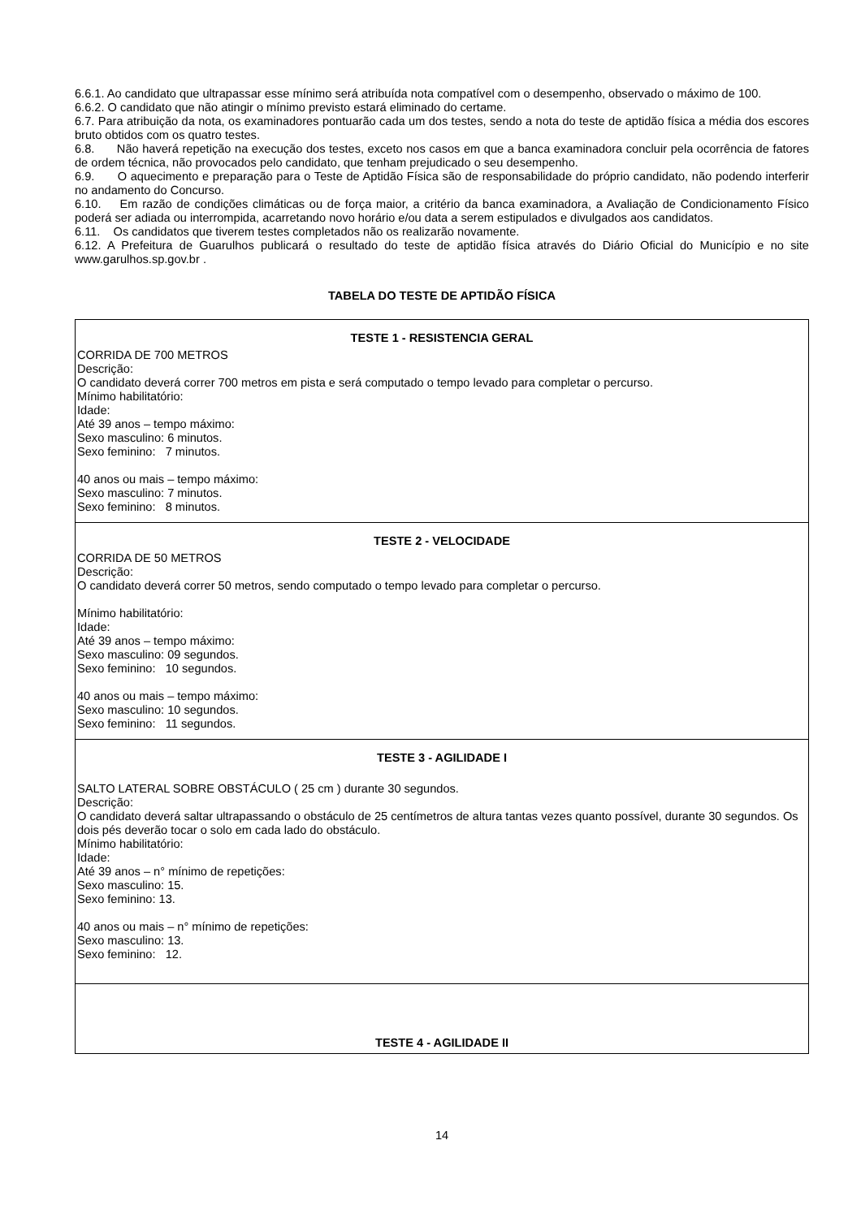6.6.1. Ao candidato que ultrapassar esse mínimo será atribuída nota compatível com o desempenho, observado o máximo de 100.
6.6.2. O candidato que não atingir o mínimo previsto estará eliminado do certame.
6.7. Para atribuição da nota, os examinadores pontuarão cada um dos testes, sendo a nota do teste de aptidão física a média dos escores bruto obtidos com os quatro testes.
6.8. Não haverá repetição na execução dos testes, exceto nos casos em que a banca examinadora concluir pela ocorrência de fatores de ordem técnica, não provocados pelo candidato, que tenham prejudicado o seu desempenho.
6.9. O aquecimento e preparação para o Teste de Aptidão Física são de responsabilidade do próprio candidato, não podendo interferir no andamento do Concurso.
6.10. Em razão de condições climáticas ou de força maior, a critério da banca examinadora, a Avaliação de Condicionamento Físico poderá ser adiada ou interrompida, acarretando novo horário e/ou data a serem estipulados e divulgados aos candidatos.
6.11. Os candidatos que tiverem testes completados não os realizarão novamente.
6.12. A Prefeitura de Guarulhos publicará o resultado do teste de aptidão física através do Diário Oficial do Município e no site www.garulhos.sp.gov.br .
TABELA DO TESTE DE APTIDÃO FÍSICA
| TESTE 1 - RESISTENCIA GERAL CORRIDA DE 700 METROS Descrição: O candidato deverá correr 700 metros em pista e será computado o tempo levado para completar o percurso. Mínimo habilitatório: Idade: Até 39 anos – tempo máximo: Sexo masculino: 6 minutos. Sexo feminino: 7 minutos. 40 anos ou mais – tempo máximo: Sexo masculino: 7 minutos. Sexo feminino: 8 minutos. |
| TESTE 2 - VELOCIDADE CORRIDA DE 50 METROS Descrição: O candidato deverá correr 50 metros, sendo computado o tempo levado para completar o percurso. Mínimo habilitatório: Idade: Até 39 anos – tempo máximo: Sexo masculino: 09 segundos. Sexo feminino: 10 segundos. 40 anos ou mais – tempo máximo: Sexo masculino: 10 segundos. Sexo feminino: 11 segundos. |
| TESTE 3 - AGILIDADE I SALTO LATERAL SOBRE OBSTÁCULO ( 25 cm ) durante 30 segundos. Descrição: O candidato deverá saltar ultrapassando o obstáculo de 25 centímetros de altura tantas vezes quanto possível, durante 30 segundos. Os dois pés deverão tocar o solo em cada lado do obstáculo. Mínimo habilitatório: Idade: Até 39 anos – n° mínimo de repetições: Sexo masculino: 15. Sexo feminino: 13. 40 anos ou mais – n° mínimo de repetições: Sexo masculino: 13. Sexo feminino: 12. |
| TESTE 4 - AGILIDADE II |
14